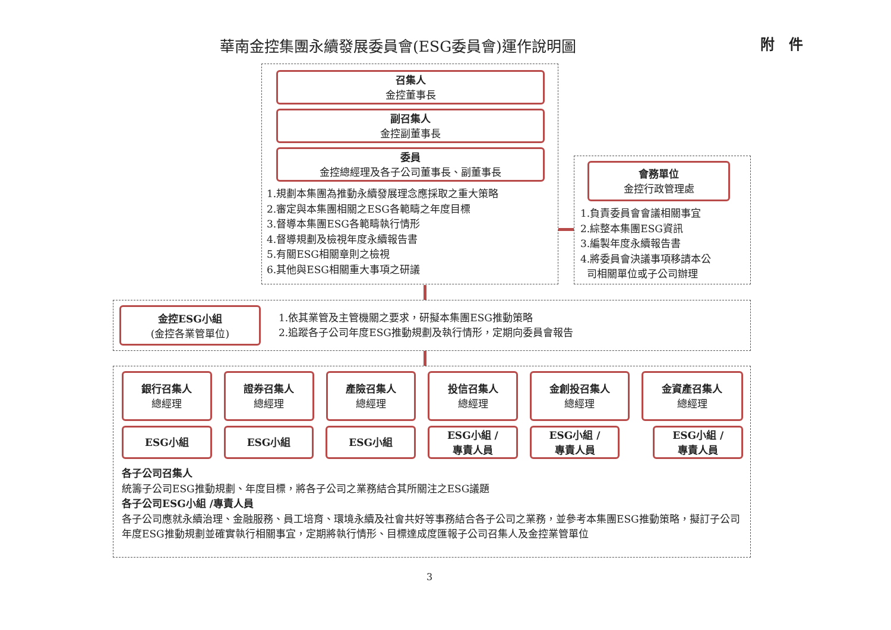華南金控集團永續發展委員會(ESG委員會)運作說明圖
附　件
召集人
金控董事長
副召集人
金控副董事長
委員
金控總經理及各子公司董事長、副董事長
1.規劃本集團為推動永續發展理念應採取之重大策略
2.審定與本集團相關之ESG各範疇之年度目標
3.督導本集團ESG各範疇執行情形
4.督導規劃及檢視年度永續報告書
5.有關ESG相關章則之檢視
6.其他與ESG相關重大事項之研議
會務單位
金控行政管理處
1.負責委員會會議相關事宜
2.綜整本集團ESG資訊
3.編製年度永續報告書
4.將委員會決議事項移請本公
司相關單位或子公司辦理
金控ESG小組
(金控各業管單位)
1.依其業管及主管機關之要求，研擬本集團ESG推動策略
2.追蹤各子公司年度ESG推動規劃及執行情形，定期向委員會報告
銀行召集人
總經理
證券召集人
總經理
產險召集人
總經理
投信召集人
總經理
金創投召集人
總經理
金資產召集人
總經理
ESG小組 ESG小組 ESG小組
ESG小組 /
專責人員
ESG小組 /
專責人員
ESG小組 /
專責人員
各子公司召集人
統籌子公司ESG推動規劃、年度目標，將各子公司之業務結合其所關注之ESG議題
各子公司ESG小組 /專責人員
各子公司應就永續治理、金融服務、員工培育、環境永續及社會共好等事務結合各子公司之業務，並參考本集團ESG推動策略，擬訂子公司年度ESG推動規劃並確實執行相關事宜，定期將執行情形、目標達成度匯報子公司召集人及金控業管單位
3